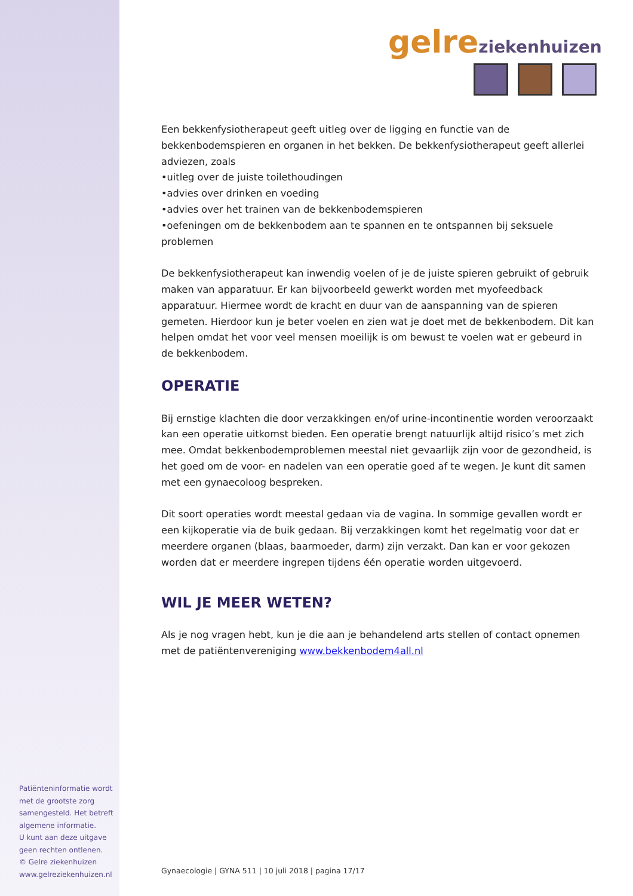Patiënteninformatie wordt met de grootste zorg samengesteld. Het betreft algemene informatie.
U kunt aan deze uitgave geen rechten ontlenen.
© Gelre ziekenhuizen
www.gelreziekenhuizen.nl
gelre ziekenhuizen
Een bekkenfysiotherapeut geeft uitleg over de ligging en functie van de bekkenbodemspieren en organen in het bekken. De bekkenfysiotherapeut geeft allerlei adviezen, zoals
•uitleg over de juiste toilethoudingen
•advies over drinken en voeding
•advies over het trainen van de bekkenbodemspieren
•oefeningen om de bekkenbodem aan te spannen en te ontspannen bij seksuele problemen
De bekkenfysiotherapeut kan inwendig voelen of je de juiste spieren gebruikt of gebruik maken van apparatuur. Er kan bijvoorbeeld gewerkt worden met myofeedback apparatuur. Hiermee wordt de kracht en duur van de aanspanning van de spieren gemeten. Hierdoor kun je beter voelen en zien wat je doet met de bekkenbodem. Dit kan helpen omdat het voor veel mensen moeilijk is om bewust te voelen wat er gebeurd in de bekkenbodem.
OPERATIE
Bij ernstige klachten die door verzakkingen en/of urine-incontinentie worden veroorzaakt kan een operatie uitkomst bieden. Een operatie brengt natuurlijk altijd risico’s met zich mee. Omdat bekkenbodemproblemen meestal niet gevaarlijk zijn voor de gezondheid, is het goed om de voor- en nadelen van een operatie goed af te wegen. Je kunt dit samen met een gynaecoloog bespreken.
Dit soort operaties wordt meestal gedaan via de vagina. In sommige gevallen wordt er een kijkoperatie via de buik gedaan. Bij verzakkingen komt het regelmatig voor dat er meerdere organen (blaas, baarmoeder, darm) zijn verzakt. Dan kan er voor gekozen worden dat er meerdere ingrepen tijdens één operatie worden uitgevoerd.
WIL JE MEER WETEN?
Als je nog vragen hebt, kun je die aan je behandelend arts stellen of contact opnemen met de patiëntenvereniging www.bekkenbodem4all.nl
Gynaecologie | GYNA 511 | 10 juli 2018 | pagina 17/17